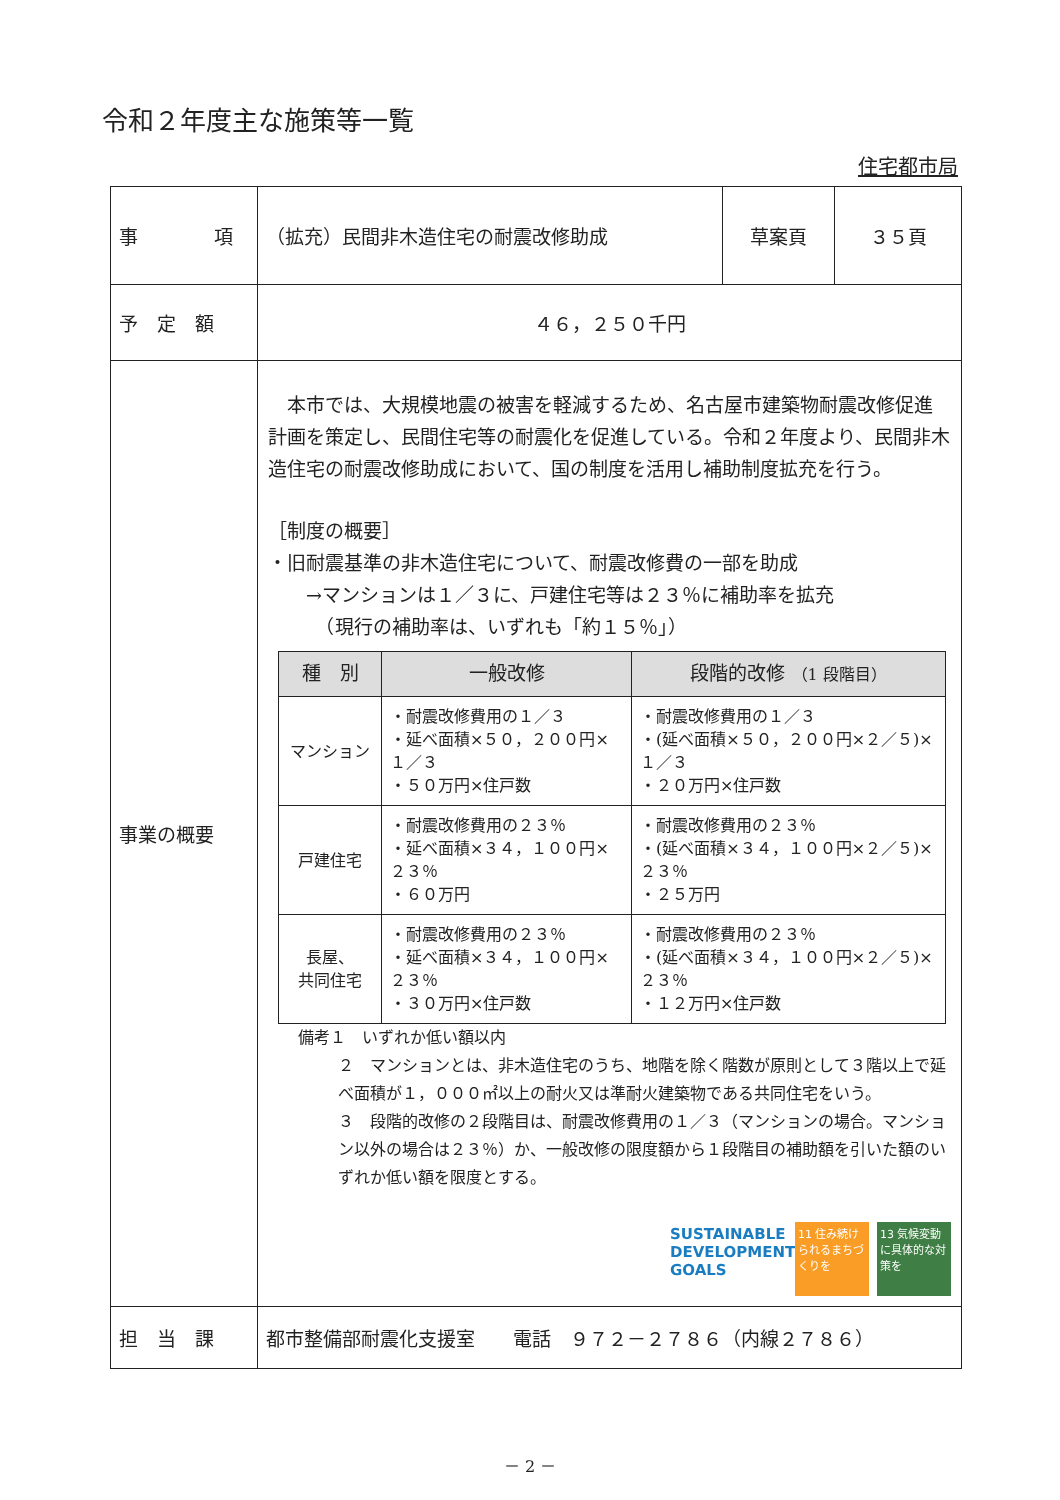令和２年度主な施策等一覧
住宅都市局
| 事 項 | （拡充）民間非木造住宅の耐震改修助成 | 草案頁 | ３５頁 |
| 予 定 額 | ４６，２５０千円 | | |
| 事業の概要 | 本市では、大規模地震の被害を軽減するため、名古屋市建築物耐震改修促進計画を策定し、民間住宅等の耐震化を促進している。令和２年度より、民間非木造住宅の耐震改修助成において、国の制度を活用し補助制度拡充を行う。 ［制度の概要］ ・旧耐震基準の非木造住宅について、耐震改修費の一部を助成 →マンションは１／３に、戸建住宅等は２３％に補助率を拡充 （現行の補助率は、いずれも「約１５％」） / 種 別 / 一般改修 / 段階的改修 （1 段階目） / / --- / --- / --- / / マンション / ・耐震改修費用の１／３ ・延べ面積×５０，２００円×１／３ ・５０万円×住戸数 / ・耐震改修費用の１／３ ・(延べ面積×５０，２００円×２／５)×１／３ ・２０万円×住戸数 / / 戸建住宅 / ・耐震改修費用の２３％ ・延べ面積×３４，１００円×２３％ ・６０万円 / ・耐震改修費用の２３％ ・(延べ面積×３４，１００円×２／５)×２３％ ・２５万円 / / 長屋、 共同住宅 / ・耐震改修費用の２３％ ・延べ面積×３４，１００円×２３％ ・３０万円×住戸数 / ・耐震改修費用の２３％ ・(延べ面積×３４，１００円×２／５)×２３％ ・１２万円×住戸数 / 備考１ いずれか低い額以内 ２ マンションとは、非木造住宅のうち、地階を除く階数が原則として３階以上で延べ面積が１，０００㎡以上の耐火又は準耐火建築物である共同住宅をいう。 ３ 段階的改修の２段階目は、耐震改修費用の１／３（マンションの場合。マンション以外の場合は２３％）か、一般改修の限度額から１段階目の補助額を引いた額のいずれか低い額を限度とする。 SUSTAINABLE DEVELOPMENT GOALS 11 住み続けられるまちづくりを 13 気候変動に具体的な対策を | | |
| 担 当 課 | 都市整備部耐震化支援室 電話 ９７２－２７８６（内線２７８６） | | |
－ 2 －